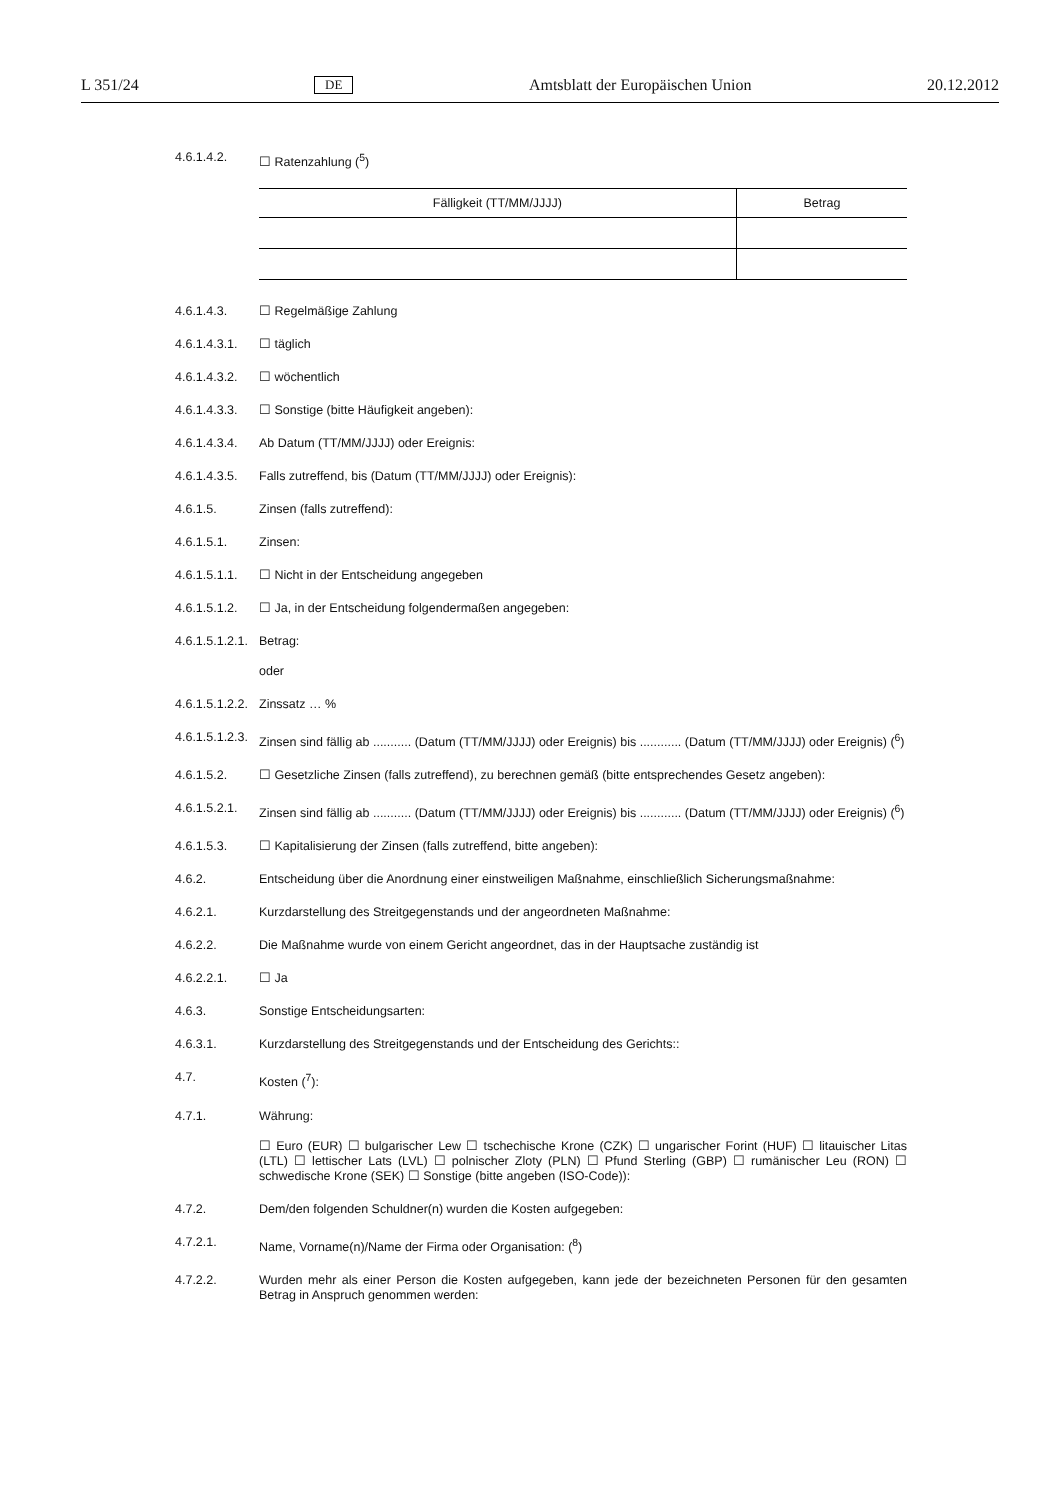L 351/24 DE Amtsblatt der Europäischen Union 20.12.2012
4.6.1.4.2. ☐ Ratenzahlung (<sup>5</sup>)
| Fälligkeit (TT/MM/JJJJ) | Betrag |
| --- | --- |
4.6.1.4.3. ☐ Regelmäßige Zahlung
4.6.1.4.3.1.
☐ täglich
4.6.1.4.3.2.
☐ wöchentlich
4.6.1.4.3.3.
☐ Sonstige (bitte Häufigkeit angeben):
4.6.1.4.3.4.
Ab Datum (TT/MM/JJJJ) oder Ereignis:
4.6.1.4.3.5.
Falls zutreffend, bis (Datum (TT/MM/JJJJ) oder Ereignis):
4.6.1.5. Zinsen (falls zutreffend):
4.6.1.5.1. Zinsen:
4.6.1.5.1.1.
☐ Nicht in der Entscheidung angegeben
4.6.1.5.1.2.
☐ Ja, in der Entscheidung folgendermaßen angegeben:
4.6.1.5.1.2.1.
Betrag:
oder
4.6.1.5.1.2.2.
Zinssatz … %
4.6.1.5.1.2.3.
Zinsen sind fällig ab ........... (Datum (TT/MM/JJJJ) oder Ereignis) bis ............ (Datum (TT/MM/JJJJ) oder Ereignis) (<sup>6</sup>)
4.6.1.5.2. ☐ Gesetzliche Zinsen (falls zutreffend), zu berechnen gemäß (bitte entsprechendes Gesetz angeben):
4.6.1.5.2.1.
Zinsen sind fällig ab ........... (Datum (TT/MM/JJJJ) oder Ereignis) bis ............ (Datum (TT/MM/JJJJ) oder Ereignis) (<sup>6</sup>)
4.6.1.5.3. ☐ Kapitalisierung der Zinsen (falls zutreffend, bitte angeben):
4.6.2. Entscheidung über die Anordnung einer einstweiligen Maßnahme, einschließlich Sicherungsmaßnahme:
4.6.2.1. Kurzdarstellung des Streitgegenstands und der angeordneten Maßnahme:
4.6.2.2. Die Maßnahme wurde von einem Gericht angeordnet, das in der Hauptsache zuständig ist
4.6.2.2.1. ☐ Ja
4.6.3. Sonstige Entscheidungsarten:
4.6.3.1. Kurzdarstellung des Streitgegenstands und der Entscheidung des Gerichts::
4.7. Kosten (<sup>7</sup>):
4.7.1. Währung:
☐ Euro (EUR) ☐ bulgarischer Lew ☐ tschechische Krone (CZK) ☐ ungarischer Forint (HUF) ☐ litauischer Litas (LTL) ☐ lettischer Lats (LVL) ☐ polnischer Zloty (PLN) ☐ Pfund Sterling (GBP) ☐ rumänischer Leu (RON) ☐ schwedische Krone (SEK) ☐ Sonstige (bitte angeben (ISO-Code)):
4.7.2. Dem/den folgenden Schuldner(n) wurden die Kosten aufgegeben:
4.7.2.1. Name, Vorname(n)/Name der Firma oder Organisation: (<sup>8</sup>)
4.7.2.2. Wurden mehr als einer Person die Kosten aufgegeben, kann jede der bezeichneten Personen für den gesamten Betrag in Anspruch genommen werden: